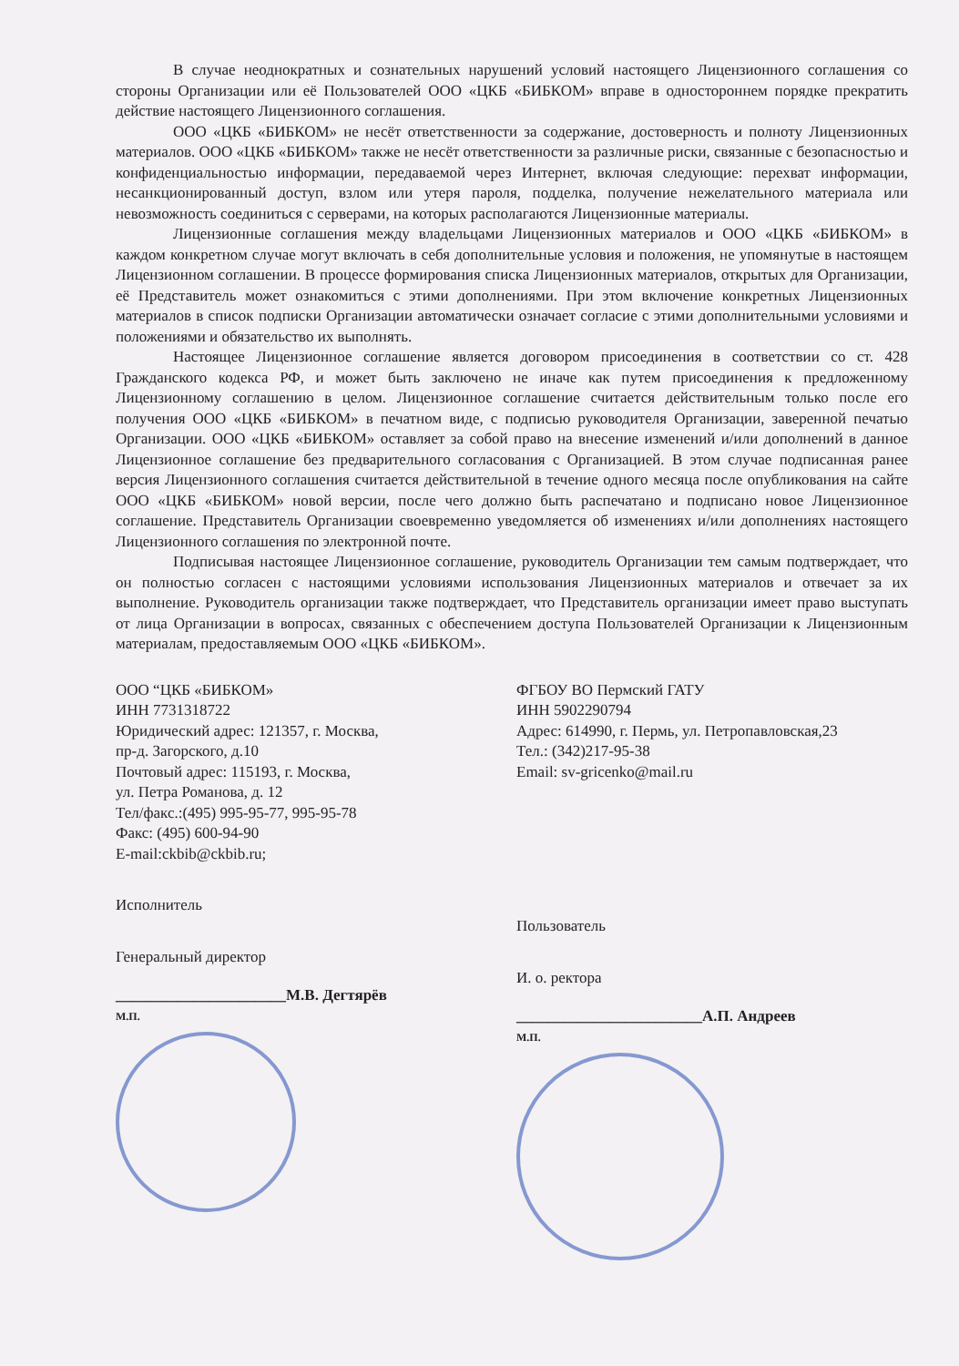В случае неоднократных и сознательных нарушений условий настоящего Лицензионного соглашения со стороны Организации или её Пользователей ООО «ЦКБ «БИБКОМ» вправе в одностороннем порядке прекратить действие настоящего Лицензионного соглашения.
ООО «ЦКБ «БИБКОМ» не несёт ответственности за содержание, достоверность и полноту Лицензионных материалов. ООО «ЦКБ «БИБКОМ» также не несёт ответственности за различные риски, связанные с безопасностью и конфиденциальностью информации, передаваемой через Интернет, включая следующие: перехват информации, несанкционированный доступ, взлом или утеря пароля, подделка, получение нежелательного материала или невозможность соединиться с серверами, на которых располагаются Лицензионные материалы.
Лицензионные соглашения между владельцами Лицензионных материалов и ООО «ЦКБ «БИБКОМ» в каждом конкретном случае могут включать в себя дополнительные условия и положения, не упомянутые в настоящем Лицензионном соглашении. В процессе формирования списка Лицензионных материалов, открытых для Организации, её Представитель может ознакомиться с этими дополнениями. При этом включение конкретных Лицензионных материалов в список подписки Организации автоматически означает согласие с этими дополнительными условиями и положениями и обязательство их выполнять.
Настоящее Лицензионное соглашение является договором присоединения в соответствии со ст. 428 Гражданского кодекса РФ, и может быть заключено не иначе как путем присоединения к предложенному Лицензионному соглашению в целом. Лицензионное соглашение считается действительным только после его получения ООО «ЦКБ «БИБКОМ» в печатном виде, с подписью руководителя Организации, заверенной печатью Организации. ООО «ЦКБ «БИБКОМ» оставляет за собой право на внесение изменений и/или дополнений в данное Лицензионное соглашение без предварительного согласования с Организацией. В этом случае подписанная ранее версия Лицензионного соглашения считается действительной в течение одного месяца после опубликования на сайте ООО «ЦКБ «БИБКОМ» новой версии, после чего должно быть распечатано и подписано новое Лицензионное соглашение. Представитель Организации своевременно уведомляется об изменениях и/или дополнениях настоящего Лицензионного соглашения по электронной почте.
Подписывая настоящее Лицензионное соглашение, руководитель Организации тем самым подтверждает, что он полностью согласен с настоящими условиями использования Лицензионных материалов и отвечает за их выполнение. Руководитель организации также подтверждает, что Представитель организации имеет право выступать от лица Организации в вопросах, связанных с обеспечением доступа Пользователей Организации к Лицензионным материалам, предоставляемым ООО «ЦКБ «БИБКОМ».
ООО “ЦКБ «БИБКОМ»
ИНН 7731318722
Юридический адрес: 121357, г. Москва,
пр-д. Загорского, д.10
Почтовый адрес: 115193, г. Москва,
ул. Петра Романова, д. 12
Тел/факс.:(495) 995-95-77, 995-95-78
Факс: (495) 600-94-90
E-mail:ckbib@ckbib.ru;
Исполнитель
Генеральный директор
______________________М.В. Дегтярёв
М.П.
ФГБОУ ВО Пермский ГАТУ
ИНН 5902290794
Адрес: 614990, г. Пермь, ул. Петропавловская,23
Тел.: (342)217-95-38
Email: sv-gricenko@mail.ru
Пользователь
И. о. ректора
________________________А.П. Андреев
М.П.